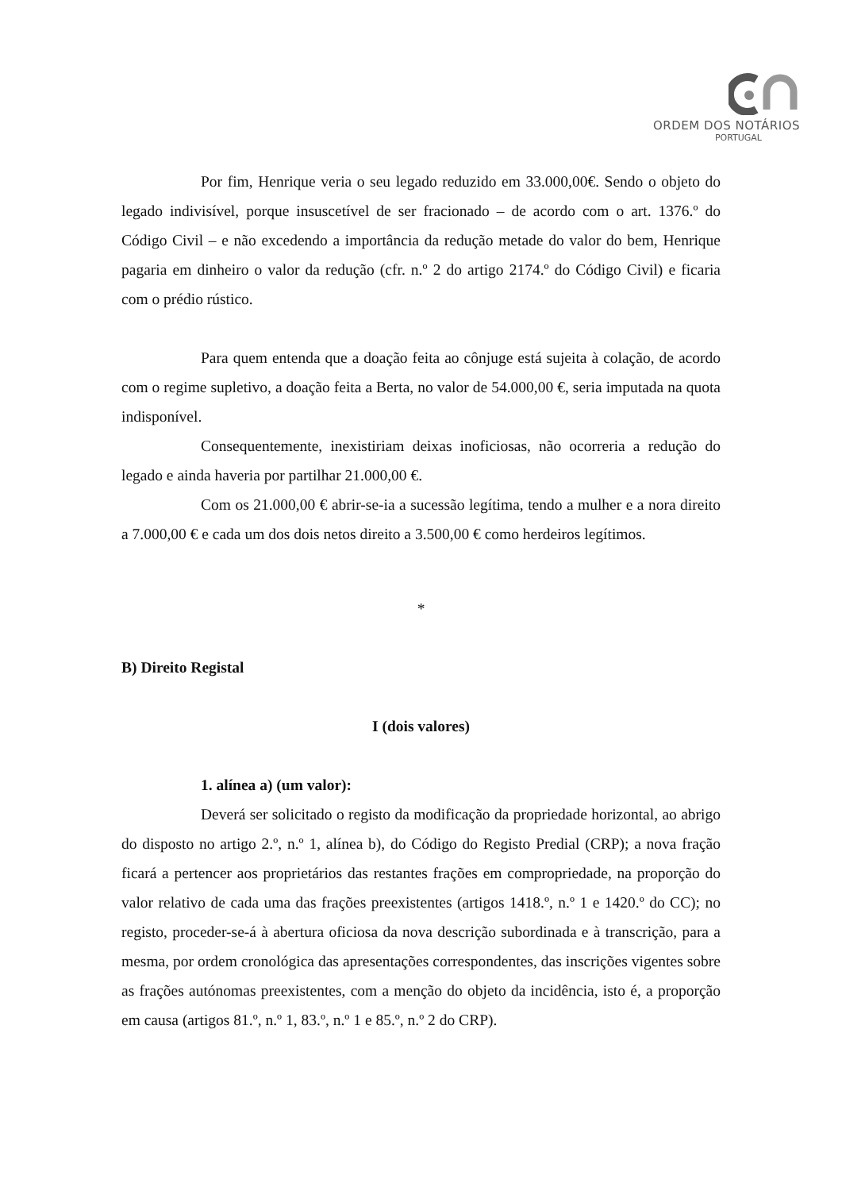ORDEM DOS NOTÁRIOS
PORTUGAL
Por fim, Henrique veria o seu legado reduzido em 33.000,00€. Sendo o objeto do legado indivisível, porque insuscetível de ser fracionado – de acordo com o art. 1376.º do Código Civil – e não excedendo a importância da redução metade do valor do bem, Henrique pagaria em dinheiro o valor da redução (cfr. n.º 2 do artigo 2174.º do Código Civil) e ficaria com o prédio rústico.
Para quem entenda que a doação feita ao cônjuge está sujeita à colação, de acordo com o regime supletivo, a doação feita a Berta, no valor de 54.000,00 €, seria imputada na quota indisponível.
Consequentemente, inexistiriam deixas inoficiosas, não ocorreria a redução do legado e ainda haveria por partilhar 21.000,00 €.
Com os 21.000,00 € abrir-se-ia a sucessão legítima, tendo a mulher e a nora direito a 7.000,00 € e cada um dos dois netos direito a 3.500,00 € como herdeiros legítimos.
*
B) Direito Registal
I (dois valores)
1. alínea a) (um valor):
Deverá ser solicitado o registo da modificação da propriedade horizontal, ao abrigo do disposto no artigo 2.º, n.º 1, alínea b), do Código do Registo Predial (CRP); a nova fração ficará a pertencer aos proprietários das restantes frações em compropriedade, na proporção do valor relativo de cada uma das frações preexistentes (artigos 1418.º, n.º 1 e 1420.º do CC); no registo, proceder-se-á à abertura oficiosa da nova descrição subordinada e à transcrição, para a mesma, por ordem cronológica das apresentações correspondentes, das inscrições vigentes sobre as frações autónomas preexistentes, com a menção do objeto da incidência, isto é, a proporção em causa (artigos 81.º, n.º 1, 83.º, n.º 1 e 85.º, n.º 2 do CRP).